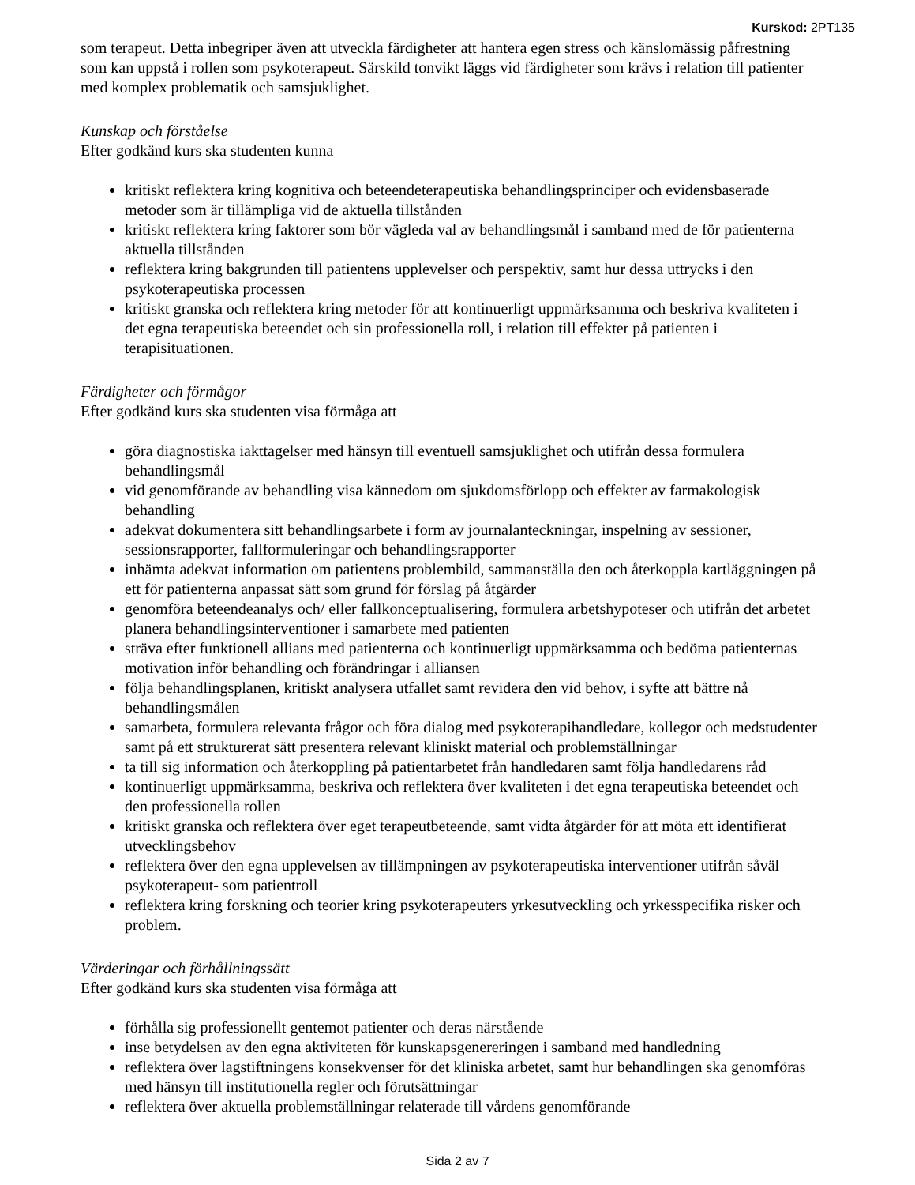Kurskod: 2PT135
som terapeut. Detta inbegriper även att utveckla färdigheter att hantera egen stress och känslomässig påfrestning som kan uppstå i rollen som psykoterapeut. Särskild tonvikt läggs vid färdigheter som krävs i relation till patienter med komplex problematik och samsjuklighet.
Kunskap och förståelse
Efter godkänd kurs ska studenten kunna
kritiskt reflektera kring kognitiva och beteendeterapeutiska behandlingsprinciper och evidensbaserade metoder som är tillämpliga vid de aktuella tillstånden
kritiskt reflektera kring faktorer som bör vägleda val av behandlingsmål i samband med de för patienterna aktuella tillstånden
reflektera kring bakgrunden till patientens upplevelser och perspektiv, samt hur dessa uttrycks i den psykoterapeutiska processen
kritiskt granska och reflektera kring metoder för att kontinuerligt uppmärksamma och beskriva kvaliteten i det egna terapeutiska beteendet och sin professionella roll, i relation till effekter på patienten i terapisituationen.
Färdigheter och förmågor
Efter godkänd kurs ska studenten visa förmåga att
göra diagnostiska iakttagelser med hänsyn till eventuell samsjuklighet och utifrån dessa formulera behandlingsmål
vid genomförande av behandling visa kännedom om sjukdomsförlopp och effekter av farmakologisk behandling
adekvat dokumentera sitt behandlingsarbete i form av journalanteckningar, inspelning av sessioner, sessionsrapporter, fallformuleringar och behandlingsrapporter
inhämta adekvat information om patientens problembild, sammanställa den och återkoppla kartläggningen på ett för patienterna anpassat sätt som grund för förslag på åtgärder
genomföra beteendeanalys och/ eller fallkonceptualisering, formulera arbetshypoteser och utifrån det arbetet planera behandlingsinterventioner i samarbete med patienten
sträva efter funktionell allians med patienterna och kontinuerligt uppmärksamma och bedöma patienternas motivation inför behandling och förändringar i alliansen
följa behandlingsplanen, kritiskt analysera utfallet samt revidera den vid behov, i syfte att bättre nå behandlingsmålen
samarbeta, formulera relevanta frågor och föra dialog med psykoterapihandledare, kollegor och medstudenter samt på ett strukturerat sätt presentera relevant kliniskt material och problemställningar
ta till sig information och återkoppling på patientarbetet från handledaren samt följa handledarens råd
kontinuerligt uppmärksamma, beskriva och reflektera över kvaliteten i det egna terapeutiska beteendet och den professionella rollen
kritiskt granska och reflektera över eget terapeutbeteende, samt vidta åtgärder för att möta ett identifierat utvecklingsbehov
reflektera över den egna upplevelsen av tillämpningen av psykoterapeutiska interventioner utifrån såväl psykoterapeut- som patientroll
reflektera kring forskning och teorier kring psykoterapeuters yrkesutveckling och yrkesspecifika risker och problem.
Värderingar och förhållningssätt
Efter godkänd kurs ska studenten visa förmåga att
förhålla sig professionellt gentemot patienter och deras närstående
inse betydelsen av den egna aktiviteten för kunskapsgenereringen i samband med handledning
reflektera över lagstiftningens konsekvenser för det kliniska arbetet, samt hur behandlingen ska genomföras med hänsyn till institutionella regler och förutsättningar
reflektera över aktuella problemställningar relaterade till vårdens genomförande
Sida 2 av 7